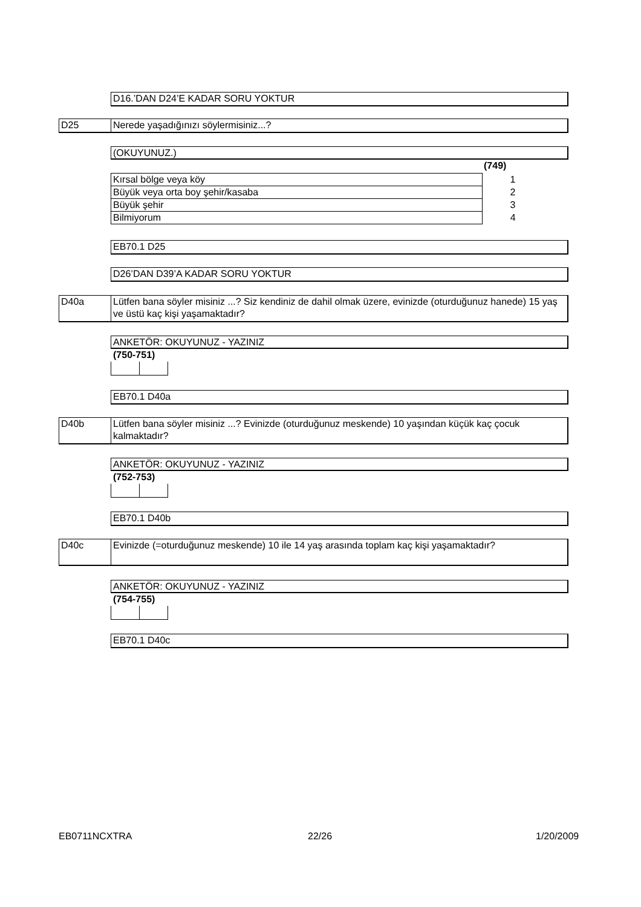D16.’DAN D24’E KADAR SORU YOKTUR
D25 Nerede yaşadığınızı söylermisiniz...?
(OKUYUNUZ.)
(749)
| Kırsal bölge veya köy | 1 |
| Büyük veya orta boy şehir/kasaba | 2 |
| Büyük şehir | 3 |
| Bilmiyorum | 4 |
EB70.1 D25
D26’DAN D39’A KADAR SORU YOKTUR
D40a
Lütfen bana söyler misiniz ...? Siz kendiniz de dahil olmak üzere, evinizde (oturduğunuz hanede) 15 yaş ve üstü kaç kişi yaşamaktadır?
ANKETÖR: OKUYUNUZ - YAZINIZ
(750-751)
EB70.1 D40a
D40b
Lütfen bana söyler misiniz ...? Evinizde (oturduğunuz meskende) 10 yaşından küçük kaç çocuk kalmaktadır?
ANKETÖR: OKUYUNUZ - YAZINIZ
(752-753)
EB70.1 D40b
D40c
Evinizde (=oturduğunuz meskende) 10 ile 14 yaş arasında toplam kaç kişi yaşamaktadır?
ANKETÖR: OKUYUNUZ - YAZINIZ
(754-755)
EB70.1 D40c
EB0711NCXTRA 22/26 1/20/2009